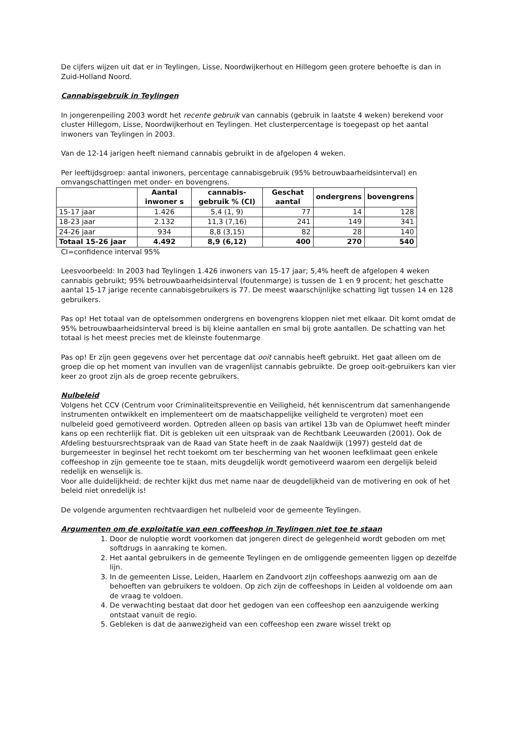De cijfers wijzen uit dat er in Teylingen, Lisse, Noordwijkerhout en Hillegom geen grotere behoefte is dan in Zuid-Holland Noord.
Cannabisgebruik in Teylingen
In jongerenpeiling 2003 wordt het recente gebruik van cannabis (gebruik in laatste 4 weken) berekend voor cluster Hillegom, Lisse, Noordwijkerhout en Teylingen. Het clusterpercentage is toegepast op het aantal inwoners van Teylingen in 2003.
Van de 12-14 jarigen heeft niemand cannabis gebruikt in de afgelopen 4 weken.
Per leeftijdsgroep: aantal inwoners, percentage cannabisgebruik (95% betrouwbaarheidsinterval) en omvangschattingen met onder- en bovengrens.
| | Aantal inwoner s | cannabis-gebruik % (CI) | Geschat aantal | ondergrens | bovengrens |
| --- | --- | --- | --- | --- | --- |
| 15-17 jaar | 1.426 | 5,4 (1, 9) | 77 | 14 | 128 |
| 18-23 jaar | 2.132 | 11,3 (7,16) | 241 | 149 | 341 |
| 24-26 jaar | 934 | 8,8 (3,15) | 82 | 28 | 140 |
| Totaal 15-26 jaar | 4.492 | 8,9 (6,12) | 400 | 270 | 540 |
CI=confidence interval 95%
Leesvoorbeeld: In 2003 had Teylingen 1.426 inwoners van 15-17 jaar; 5,4% heeft de afgelopen 4 weken cannabis gebruikt; 95% betrouwbaarheidsinterval (foutenmarge) is tussen de 1 en 9 procent; het geschatte aantal 15-17 jarige recente cannabisgebruikers is 77. De meest waarschijnlijke schatting ligt tussen 14 en 128 gebruikers.
Pas op! Het totaal van de optelsommen ondergrens en bovengrens kloppen niet met elkaar. Dit komt omdat de 95% betrouwbaarheidsinterval breed is bij kleine aantallen en smal bij grote aantallen. De schatting van het totaal is het meest precies met de kleinste foutenmarge
Pas op! Er zijn geen gegevens over het percentage dat ooit cannabis heeft gebruikt. Het gaat alleen om de groep die op het moment van invullen van de vragenlijst cannabis gebruikte. De groep ooit-gebruikers kan vier keer zo groot zijn als de groep recente gebruikers.
Nulbeleid
Volgens het CCV (Centrum voor Criminaliteitspreventie en Veiligheid, hét kenniscentrum dat samenhangende instrumenten ontwikkelt en implementeert om de maatschappelijke veiligheid te vergroten) moet een nulbeleid goed gemotiveerd worden. Optreden alleen op basis van artikel 13b van de Opiumwet heeft minder kans op een rechterlijk fiat. Dit is gebleken uit een uitspraak van de Rechtbank Leeuwarden (2001). Ook de Afdeling bestuursrechtspraak van de Raad van State heeft in de zaak Naaldwijk (1997) gesteld dat de burgemeester in beginsel het recht toekomt om ter bescherming van het woonen leefklimaat geen enkele coffeeshop in zijn gemeente toe te staan, mits deugdelijk wordt gemotiveerd waarom een dergelijk beleid redelijk en wenselijk is.
Voor alle duidelijkheid: de rechter kijkt dus met name naar de deugdelijkheid van de motivering en ook of het beleid niet onredelijk is!
De volgende argumenten rechtvaardigen het nulbeleid voor de gemeente Teylingen.
Argumenten om de exploitatie van een coffeeshop in Teylingen niet toe te staan
1. Door de nuloptie wordt voorkomen dat jongeren direct de gelegenheid wordt geboden om met softdrugs in aanraking te komen.
2. Het aantal gebruikers in de gemeente Teylingen en de omliggende gemeenten liggen op dezelfde lijn.
3. In de gemeenten Lisse, Leiden, Haarlem en Zandvoort zijn coffeeshops aanwezig om aan de behoeften van gebruikers te voldoen. Op zich zijn de coffeeshops in Leiden al voldoende om aan de vraag te voldoen.
4. De verwachting bestaat dat door het gedogen van een coffeeshop een aanzuigende werking ontstaat vanuit de regio.
5. Gebleken is dat de aanwezigheid van een coffeeshop een zware wissel trekt op